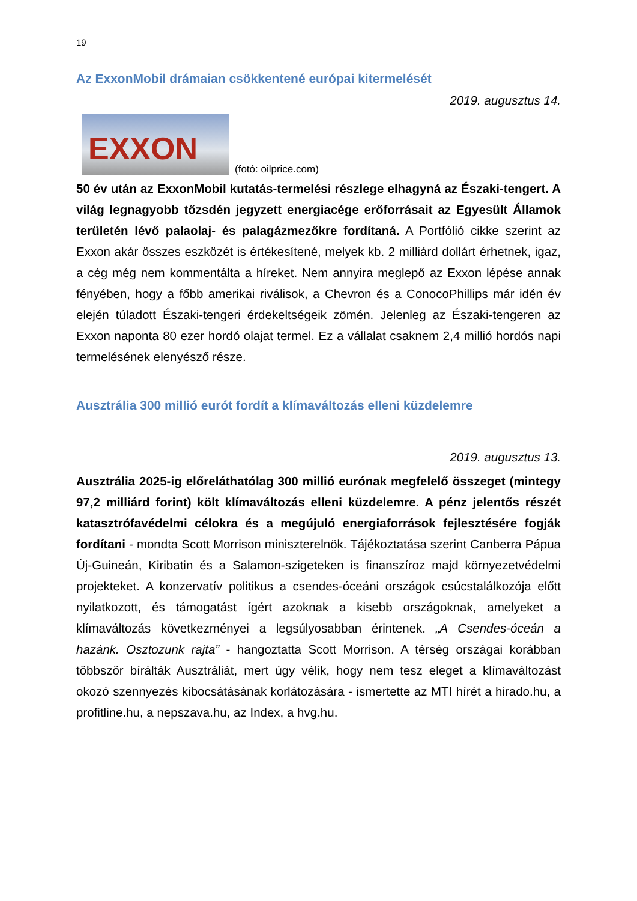19
Az ExxonMobil drámaian csökkentené európai kitermelését
2019. augusztus 14.
EXXON
(fotó: oilprice.com)
50 év után az ExxonMobil kutatás-termelési részlege elhagyná az Északi-tengert. A világ legnagyobb tőzsdén jegyzett energiacége erőforrásait az Egyesült Államok területén lévő palaolaj- és palagázmezőkre fordítaná. A Portfólió cikke szerint az Exxon akár összes eszközét is értékesítené, melyek kb. 2 milliárd dollárt érhetnek, igaz, a cég még nem kommentálta a híreket. Nem annyira meglepő az Exxon lépése annak fényében, hogy a főbb amerikai riválisok, a Chevron és a ConocoPhillips már idén év elején túladott Északi-tengeri érdekeltségeik zömén. Jelenleg az Északi-tengeren az Exxon naponta 80 ezer hordó olajat termel. Ez a vállalat csaknem 2,4 millió hordós napi termelésének elenyésző része.
Ausztrália 300 millió eurót fordít a klímaváltozás elleni küzdelemre
2019. augusztus 13.
Ausztrália 2025-ig előreláthatólag 300 millió eurónak megfelelő összeget (mintegy 97,2 milliárd forint) költ klímaváltozás elleni küzdelemre. A pénz jelentős részét katasztrófavédelmi célokra és a megújuló energiaforrások fejlesztésére fogják fordítani - mondta Scott Morrison miniszterelnök. Tájékoztatása szerint Canberra Pápua Új-Guineán, Kiribatin és a Salamon-szigeteken is finanszíroz majd környezetvédelmi projekteket. A konzervatív politikus a csendes-óceáni országok csúcstalálkozója előtt nyilatkozott, és támogatást ígért azoknak a kisebb országoknak, amelyeket a klímaváltozás következményei a legsúlyosabban érintenek. „A Csendes-óceán a hazánk. Osztozunk rajta” - hangoztatta Scott Morrison. A térség országai korábban többször bírálták Ausztráliát, mert úgy vélik, hogy nem tesz eleget a klímaváltozást okozó szennyezés kibocsátásának korlátozására - ismertette az MTI hírét a hirado.hu, a profitline.hu, a nepszava.hu, az Index, a hvg.hu.